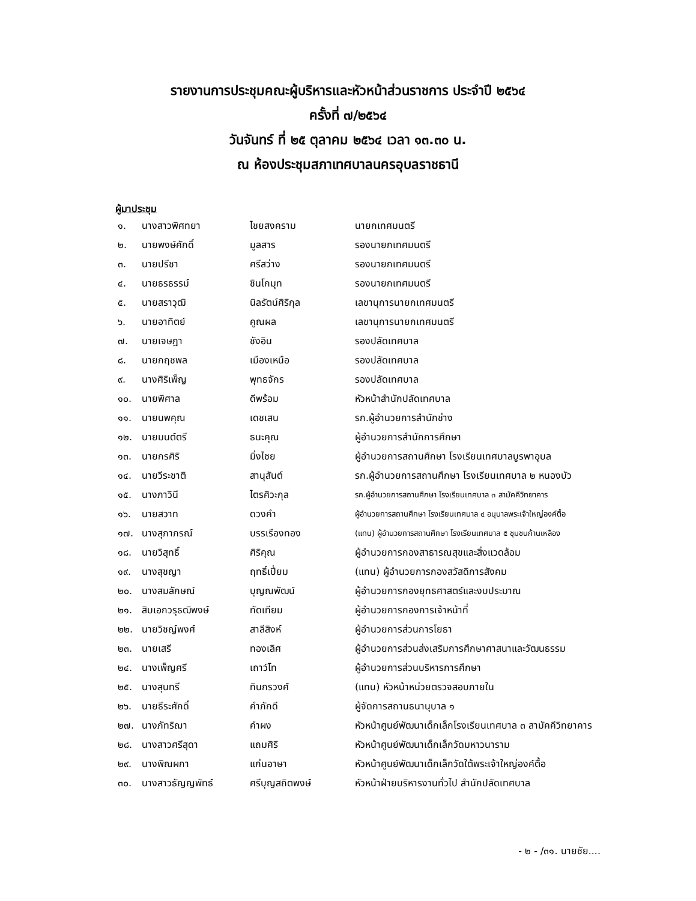รายงานการประชุมคณะผู้บริหารและหัวหน้าส่วนราชการ ประจำปี ๒๕๖๔
ครั้งที่ ๗/๒๕๖๔
วันจันทร์ ที่ ๒๕ ตุลาคม ๒๕๖๔ เวลา ๑๓.๓๐ น.
ณ ห้องประชุมสภาเทศบาลนครอุบลราชธานี
ผู้มาประชุม
| ๑. | นางสาวพิศทยา | ไชยสงคราม | นายกเทศมนตรี |
| ๒. | นายพงษ์ศักดิ์ | มูลสาร | รองนายกเทศมนตรี |
| ๓. | นายปรีชา | ศรีสว่าง | รองนายกเทศมนตรี |
| ๔. | นายธรธรรม์ | ชินโกมุท | รองนายกเทศมนตรี |
| ๕. | นายสราวุฒิ | นิลรัตน์ศิริกุล | เลขานุการนายกเทศมนตรี |
| ๖. | นายอาทิตย์ | คูณผล | เลขานุการนายกเทศมนตรี |
| ๗. | นายเจษฎา | ชังอิน | รองปลัดเทศบาล |
| ๘. | นายกฤชพล | เมืองเหนือ | รองปลัดเทศบาล |
| ๙. | นางศิริเพ็ญ | พุทธจักร | รองปลัดเทศบาล |
| ๑๐. | นายพิศาล | ดีพร้อม | หัวหน้าสำนักปลัดเทศบาล |
| ๑๑. | นายนพคุณ | เดชเสน | รก.ผู้อำนวยการสำนักช่าง |
| ๑๒. | นายมนต์ตรี | ธนะคุณ | ผู้อำนวยการสำนักการศึกษา |
| ๑๓. | นายกรศิริ | มิ่งไชย | ผู้อำนวยการสถานศึกษา โรงเรียนเทศบาลบูรพาอุบล |
| ๑๔. | นายวีระชาติ | สานุสันต์ | รก.ผู้อำนวยการสถานศึกษา โรงเรียนเทศบาล ๒ หนองบัว |
| ๑๕. | นางภาวินี | ไตรศิวะกุล | รก.ผู้อำนวยการสถานศึกษา โรงเรียนเทศบาล ๓ สามัคคีวิทยาคาร |
| ๑๖. | นายสวาท | ดวงคำ | ผู้อำนวยการสถานศึกษา โรงเรียนเทศบาล ๔ อนุบาลพระเจ้าใหญ่องค์ตื้อ |
| ๑๗. | นางสุภาภรณ์ | บรรเรืองทอง | (แทน) ผู้อำนวยการสถานศึกษา โรงเรียนเทศบาล ๕ ชุมชนก้านเหลือง |
| ๑๘. | นายวิสุทธิ์ | ศิริคุณ | ผู้อำนวยการกองสาธารณสุขและสิ่งแวดล้อม |
| ๑๙. | นางสุชญา | ฤทธิ์เปี่ยม | (แทน) ผู้อำนวยการกองสวัสดิการสังคม |
| ๒๐. | นางสมลักษณ์ | บุญณพัฒน์ | ผู้อำนวยการกองยุทธศาสตร์และงบประมาณ |
| ๒๑. | สิบเอกวรุธฒิพงษ์ | ทัดเทียม | ผู้อำนวยการกองการเจ้าหน้าที่ |
| ๒๒. | นายวิชญ์พงศ์ | สาลีสิงห์ | ผู้อำนวยการส่วนการโยธา |
| ๒๓. | นายเสรี | ทองเลิศ | ผู้อำนวยการส่วนส่งเสริมการศึกษาศาสนาและวัฒนธรรม |
| ๒๔. | นางเพ็ญศรี | เถาว์โท | ผู้อำนวยการส่วนบริหารการศึกษา |
| ๒๕. | นางสุนทรี | ทินกรวงศ์ | (แทน) หัวหน้าหน่วยตรวจสอบภายใน |
| ๒๖. | นายธีระศักดิ์ | คำภักดี | ผู้จัดการสถานธนานุบาล ๑ |
| ๒๗. | นางภัทริฌา | คำผง | หัวหน้าศูนย์พัฒนาเด็กเล็กโรงเรียนเทศบาล ๓ สามัคคีวิทยาคาร |
| ๒๘. | นางสาวศรีสุดา | แถมศิริ | หัวหน้าศูนย์พัฒนาเด็กเล็กวัดมหาวนาราม |
| ๒๙. | นางพิณผกา | แก่นอาษา | หัวหน้าศูนย์พัฒนาเด็กเล็กวัดใต้พระเจ้าใหญ่องค์ตื้อ |
| ๓๐. | นางสาวธัญญพัทธ์ | ศรีบุญสถิตพงษ์ | หัวหน้าฝ่ายบริหารงานทั่วไป สำนักปลัดเทศบาล |
- ๒ - /๓๑. นายชัย....